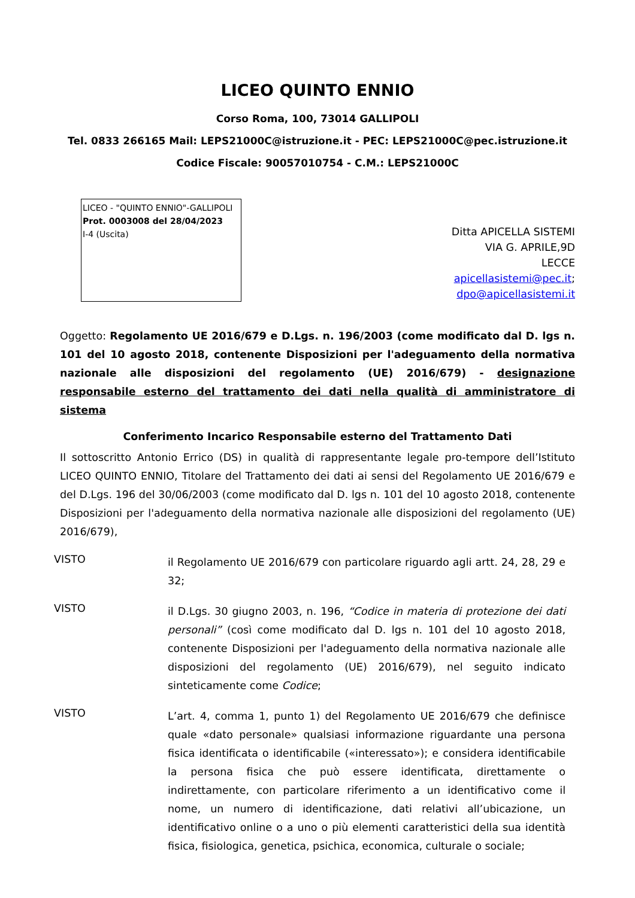LICEO QUINTO ENNIO
Corso Roma, 100, 73014 GALLIPOLI
Tel. 0833 266165 Mail: LEPS21000C@istruzione.it - PEC: LEPS21000C@pec.istruzione.it
Codice Fiscale: 90057010754 - C.M.: LEPS21000C
LICEO - "QUINTO ENNIO"-GALLIPOLI
Prot. 0003008 del 28/04/2023
I-4 (Uscita)
Ditta APICELLA SISTEMI
VIA G. APRILE,9D
LECCE
apicellasistemi@pec.it;
dpo@apicellasistemi.it
Oggetto: Regolamento UE 2016/679 e D.Lgs. n. 196/2003 (come modificato dal D. lgs n. 101 del 10 agosto 2018, contenente Disposizioni per l'adeguamento della normativa nazionale alle disposizioni del regolamento (UE) 2016/679) - designazione responsabile esterno del trattamento dei dati nella qualità di amministratore di sistema
Conferimento Incarico Responsabile esterno del Trattamento Dati
Il sottoscritto Antonio Errico (DS) in qualità di rappresentante legale pro-tempore dell’Istituto LICEO QUINTO ENNIO, Titolare del Trattamento dei dati ai sensi del Regolamento UE 2016/679 e del D.Lgs. 196 del 30/06/2003 (come modificato dal D. lgs n. 101 del 10 agosto 2018, contenente Disposizioni per l'adeguamento della normativa nazionale alle disposizioni del regolamento (UE) 2016/679),
VISTO
il Regolamento UE 2016/679 con particolare riguardo agli artt. 24, 28, 29 e 32;
VISTO
il D.Lgs. 30 giugno 2003, n. 196, “Codice in materia di protezione dei dati personali” (così come modificato dal D. lgs n. 101 del 10 agosto 2018, contenente Disposizioni per l'adeguamento della normativa nazionale alle disposizioni del regolamento (UE) 2016/679), nel seguito indicato sinteticamente come Codice;
VISTO
L’art. 4, comma 1, punto 1) del Regolamento UE 2016/679 che definisce quale «dato personale» qualsiasi informazione riguardante una persona fisica identificata o identificabile («interessato»); e considera identificabile la persona fisica che può essere identificata, direttamente o indirettamente, con particolare riferimento a un identificativo come il nome, un numero di identificazione, dati relativi all’ubicazione, un identificativo online o a uno o più elementi caratteristici della sua identità fisica, fisiologica, genetica, psichica, economica, culturale o sociale;